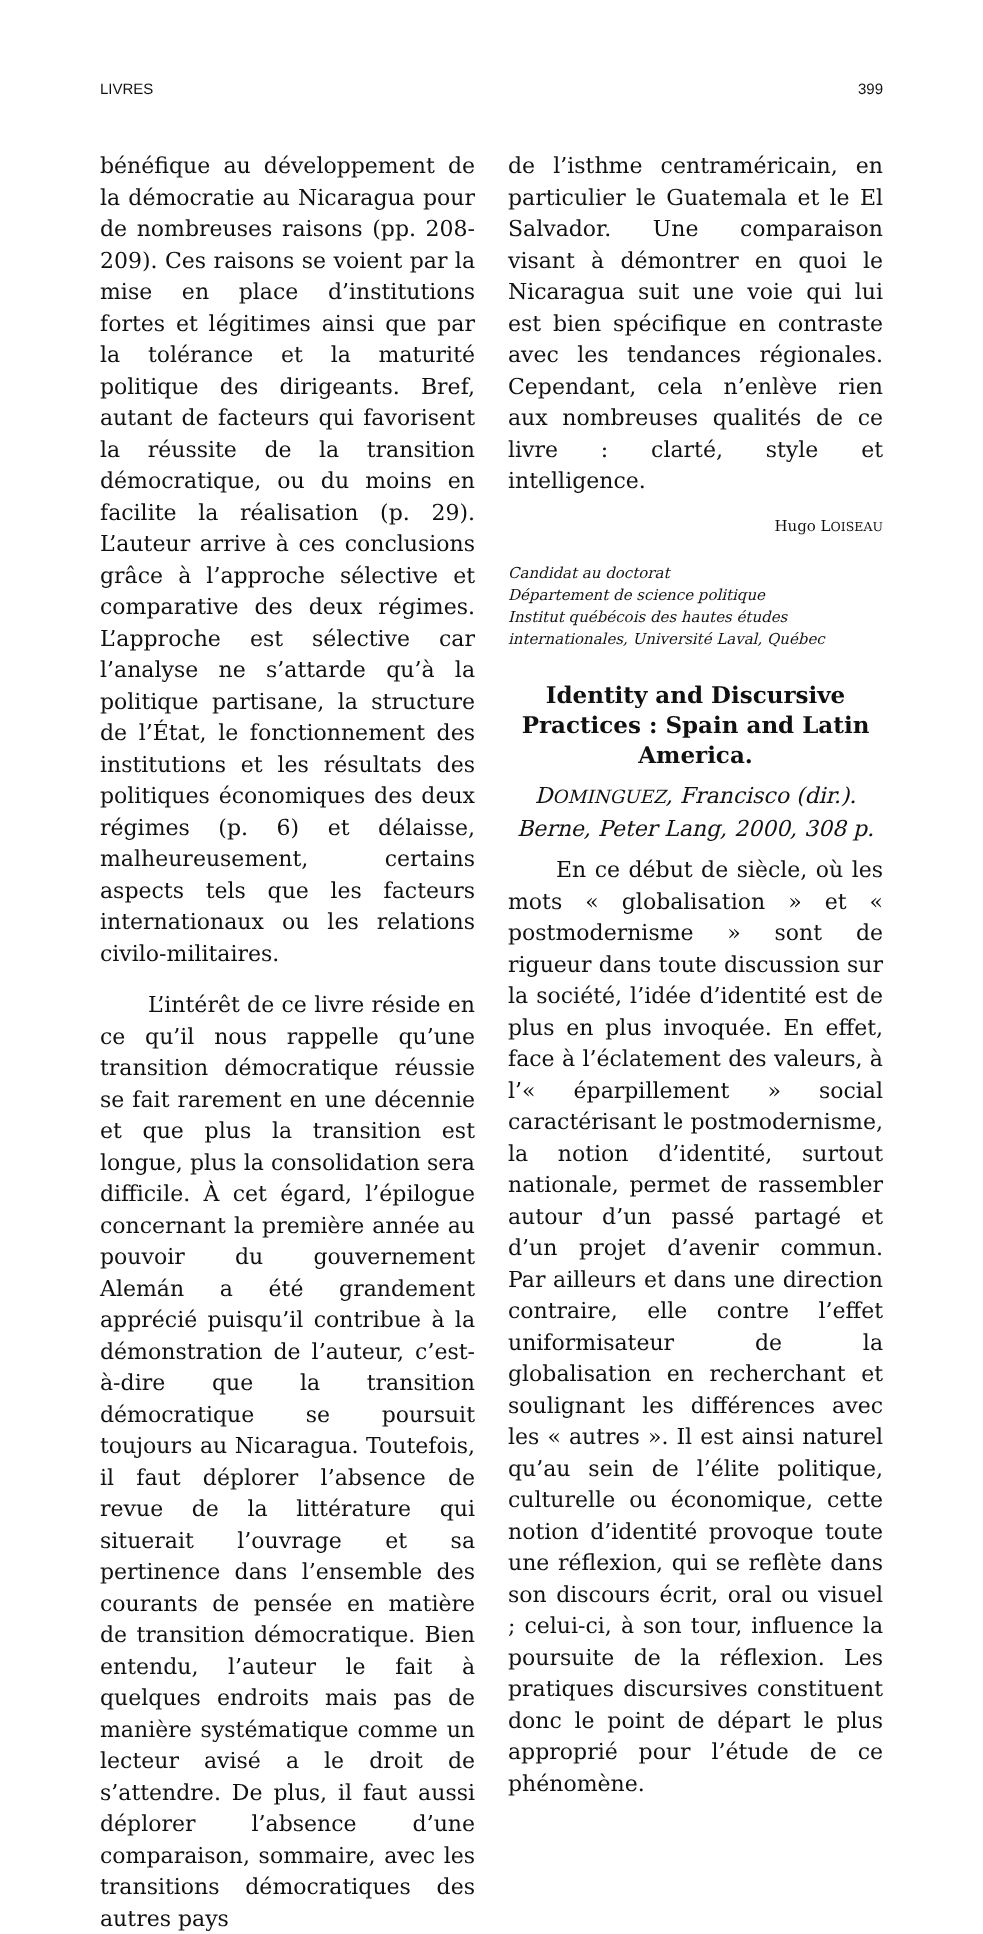LIVRES 399
bénéfique au développement de la démocratie au Nicaragua pour de nombreuses raisons (pp. 208-209). Ces raisons se voient par la mise en place d’institutions fortes et légitimes ainsi que par la tolérance et la maturité politique des dirigeants. Bref, autant de facteurs qui favorisent la réussite de la transition démocratique, ou du moins en facilite la réalisation (p. 29). L’auteur arrive à ces conclusions grâce à l’approche sélective et comparative des deux régimes. L’approche est sélective car l’analyse ne s’attarde qu’à la politique partisane, la structure de l’État, le fonctionnement des institutions et les résultats des politiques économiques des deux régimes (p. 6) et délaisse, malheureusement, certains aspects tels que les facteurs internationaux ou les relations civilo-militaires.
L’intérêt de ce livre réside en ce qu’il nous rappelle qu’une transition démocratique réussie se fait rarement en une décennie et que plus la transition est longue, plus la consolidation sera difficile. À cet égard, l’épilogue concernant la première année au pouvoir du gouvernement Alemán a été grandement apprécié puisqu’il contribue à la démonstration de l’auteur, c’est-à-dire que la transition démocratique se poursuit toujours au Nicaragua. Toutefois, il faut déplorer l’absence de revue de la littérature qui situerait l’ouvrage et sa pertinence dans l’ensemble des courants de pensée en matière de transition démocratique. Bien entendu, l’auteur le fait à quelques endroits mais pas de manière systématique comme un lecteur avisé a le droit de s’attendre. De plus, il faut aussi déplorer l’absence d’une comparaison, sommaire, avec les transitions démocratiques des autres pays
de l’isthme centraméricain, en particulier le Guatemala et le El Salvador. Une comparaison visant à démontrer en quoi le Nicaragua suit une voie qui lui est bien spécifique en contraste avec les tendances régionales. Cependant, cela n’enlève rien aux nombreuses qualités de ce livre : clarté, style et intelligence.
Hugo LOISEAU
Candidat au doctorat
Département de science politique
Institut québécois des hautes études
internationales, Université Laval, Québec
Identity and Discursive Practices : Spain and Latin America.
DOMINGUEZ, Francisco (dir.). Berne, Peter Lang, 2000, 308 p.
En ce début de siècle, où les mots « globalisation » et « postmodernisme » sont de rigueur dans toute discussion sur la société, l’idée d’identité est de plus en plus invoquée. En effet, face à l’éclatement des valeurs, à l’« éparpillement » social caractérisant le postmodernisme, la notion d’identité, surtout nationale, permet de rassembler autour d’un passé partagé et d’un projet d’avenir commun. Par ailleurs et dans une direction contraire, elle contre l’effet uniformisateur de la globalisation en recherchant et soulignant les différences avec les « autres ». Il est ainsi naturel qu’au sein de l’élite politique, culturelle ou économique, cette notion d’identité provoque toute une réflexion, qui se reflète dans son discours écrit, oral ou visuel ; celui-ci, à son tour, influence la poursuite de la réflexion. Les pratiques discursives constituent donc le point de départ le plus approprié pour l’étude de ce phénomène.